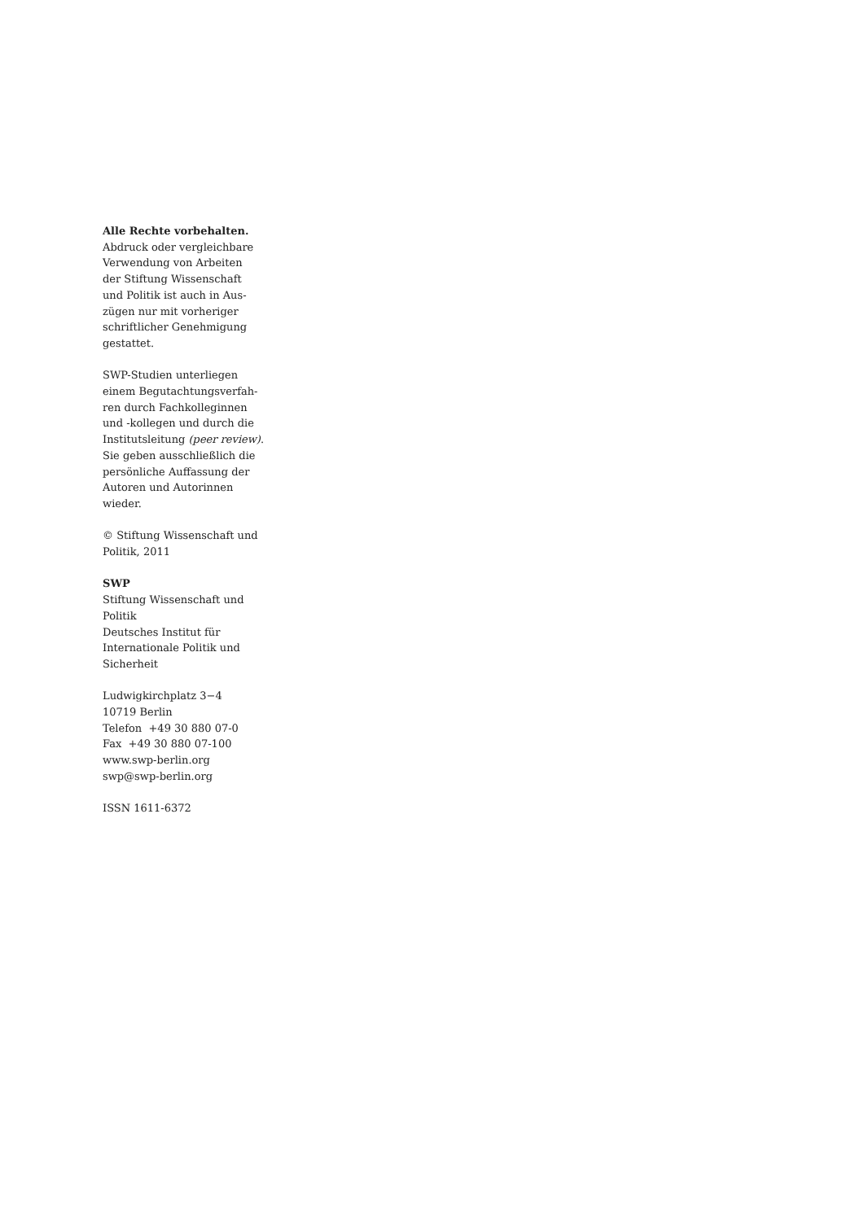Alle Rechte vorbehalten.
Abdruck oder vergleichbare
Verwendung von Arbeiten
der Stiftung Wissenschaft
und Politik ist auch in Aus-
zügen nur mit vorheriger
schriftlicher Genehmigung
gestattet.
SWP-Studien unterliegen
einem Begutachtungsverfah-
ren durch Fachkolleginnen
und -kollegen und durch die
Institutsleitung (peer review).
Sie geben ausschließlich die
persönliche Auffassung der
Autoren und Autorinnen
wieder.
© Stiftung Wissenschaft und
Politik, 2011
SWP
Stiftung Wissenschaft und
Politik
Deutsches Institut für
Internationale Politik und
Sicherheit
Ludwigkirchplatz 3−4
10719 Berlin
Telefon +49 30 880 07-0
Fax +49 30 880 07-100
www.swp-berlin.org
swp@swp-berlin.org
ISSN 1611-6372